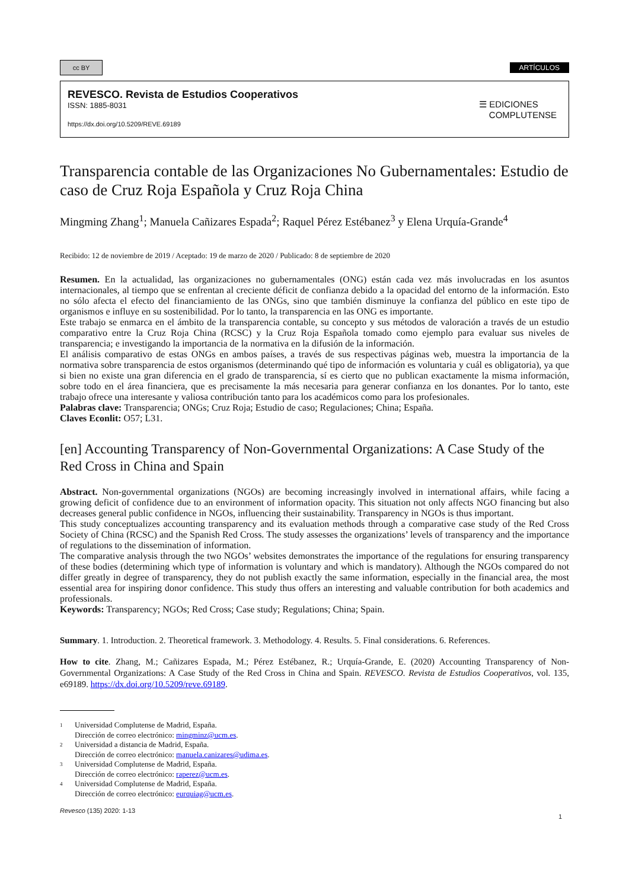cc BY
ARTÍCULOS
REVESCO. Revista de Estudios Cooperativos
ISSN: 1885-8031
https://dx.doi.org/10.5209/REVE.69189
☰ EDICIONES
COMPLUTENSE
Transparencia contable de las Organizaciones No Gubernamentales: Estudio de caso de Cruz Roja Española y Cruz Roja China
Mingming Zhang<sup>1</sup>; Manuela Cañizares Espada<sup>2</sup>; Raquel Pérez Estébanez<sup>3</sup> y Elena Urquía-Grande<sup>4</sup>
Recibido: 12 de noviembre de 2019 / Aceptado: 19 de marzo de 2020 / Publicado: 8 de septiembre de 2020
Resumen. En la actualidad, las organizaciones no gubernamentales (ONG) están cada vez más involucradas en los asuntos internacionales, al tiempo que se enfrentan al creciente déficit de confianza debido a la opacidad del entorno de la información. Esto no sólo afecta el efecto del financiamiento de las ONGs, sino que también disminuye la confianza del público en este tipo de organismos e influye en su sostenibilidad. Por lo tanto, la transparencia en las ONG es importante.
Este trabajo se enmarca en el ámbito de la transparencia contable, su concepto y sus métodos de valoración a través de un estudio comparativo entre la Cruz Roja China (RCSC) y la Cruz Roja Española tomado como ejemplo para evaluar sus niveles de transparencia; e investigando la importancia de la normativa en la difusión de la información.
El análisis comparativo de estas ONGs en ambos países, a través de sus respectivas páginas web, muestra la importancia de la normativa sobre transparencia de estos organismos (determinando qué tipo de información es voluntaria y cuál es obligatoria), ya que si bien no existe una gran diferencia en el grado de transparencia, sí es cierto que no publican exactamente la misma información, sobre todo en el área financiera, que es precisamente la más necesaria para generar confianza en los donantes. Por lo tanto, este trabajo ofrece una interesante y valiosa contribución tanto para los académicos como para los profesionales.
Palabras clave: Transparencia; ONGs; Cruz Roja; Estudio de caso; Regulaciones; China; España.
Claves Econlit: O57; L31.
[en] Accounting Transparency of Non-Governmental Organizations: A Case Study of the Red Cross in China and Spain
Abstract. Non-governmental organizations (NGOs) are becoming increasingly involved in international affairs, while facing a growing deficit of confidence due to an environment of information opacity. This situation not only affects NGO financing but also decreases general public confidence in NGOs, influencing their sustainability. Transparency in NGOs is thus important.
This study conceptualizes accounting transparency and its evaluation methods through a comparative case study of the Red Cross Society of China (RCSC) and the Spanish Red Cross. The study assesses the organizations’ levels of transparency and the importance of regulations to the dissemination of information.
The comparative analysis through the two NGOs’ websites demonstrates the importance of the regulations for ensuring transparency of these bodies (determining which type of information is voluntary and which is mandatory). Although the NGOs compared do not differ greatly in degree of transparency, they do not publish exactly the same information, especially in the financial area, the most essential area for inspiring donor confidence. This study thus offers an interesting and valuable contribution for both academics and professionals.
Keywords: Transparency; NGOs; Red Cross; Case study; Regulations; China; Spain.
Summary. 1. Introduction. 2. Theoretical framework. 3. Methodology. 4. Results. 5. Final considerations. 6. References.
How to cite. Zhang, M.; Cañizares Espada, M.; Pérez Estébanez, R.; Urquía-Grande, E. (2020) Accounting Transparency of Non-Governmental Organizations: A Case Study of the Red Cross in China and Spain. REVESCO. Revista de Estudios Cooperativos, vol. 135, e69189. https://dx.doi.org/10.5209/reve.69189.
1 Universidad Complutense de Madrid, España.
Dirección de correo electrónico: mingminz@ucm.es.
2 Universidad a distancia de Madrid, España.
Dirección de correo electrónico: manuela.canizares@udima.es.
3 Universidad Complutense de Madrid, España.
Dirección de correo electrónico: raperez@ucm.es.
4 Universidad Complutense de Madrid, España.
Dirección de correo electrónico: eurquiag@ucm.es.
Revesco (135) 2020: 1-13 1